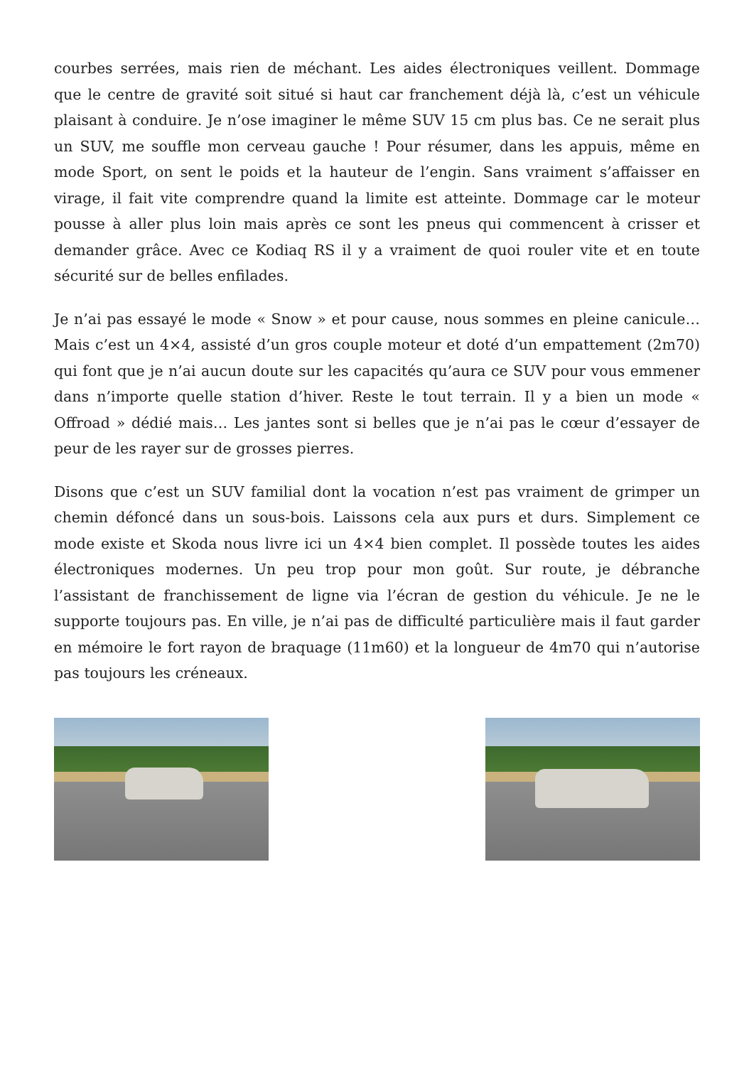courbes serrées, mais rien de méchant. Les aides électroniques veillent. Dommage que le centre de gravité soit situé si haut car franchement déjà là, c’est un véhicule plaisant à conduire. Je n’ose imaginer le même SUV 15 cm plus bas. Ce ne serait plus un SUV, me souffle mon cerveau gauche ! Pour résumer, dans les appuis, même en mode Sport, on sent le poids et la hauteur de l’engin. Sans vraiment s’affaisser en virage, il fait vite comprendre quand la limite est atteinte. Dommage car le moteur pousse à aller plus loin mais après ce sont les pneus qui commencent à crisser et demander grâce. Avec ce Kodiaq RS il y a vraiment de quoi rouler vite et en toute sécurité sur de belles enfilades.
Je n’ai pas essayé le mode « Snow » et pour cause, nous sommes en pleine canicule… Mais c’est un 4×4, assisté d’un gros couple moteur et doté d’un empattement (2m70) qui font que je n’ai aucun doute sur les capacités qu’aura ce SUV pour vous emmener dans n’importe quelle station d’hiver. Reste le tout terrain. Il y a bien un mode « Offroad » dédié mais… Les jantes sont si belles que je n’ai pas le cœur d’essayer de peur de les rayer sur de grosses pierres.
Disons que c’est un SUV familial dont la vocation n’est pas vraiment de grimper un chemin défoncé dans un sous-bois. Laissons cela aux purs et durs. Simplement ce mode existe et Skoda nous livre ici un 4×4 bien complet. Il possède toutes les aides électroniques modernes. Un peu trop pour mon goût. Sur route, je débranche l’assistant de franchissement de ligne via l’écran de gestion du véhicule. Je ne le supporte toujours pas. En ville, je n’ai pas de difficulté particulière mais il faut garder en mémoire le fort rayon de braquage (11m60) et la longueur de 4m70 qui n’autorise pas toujours les créneaux.